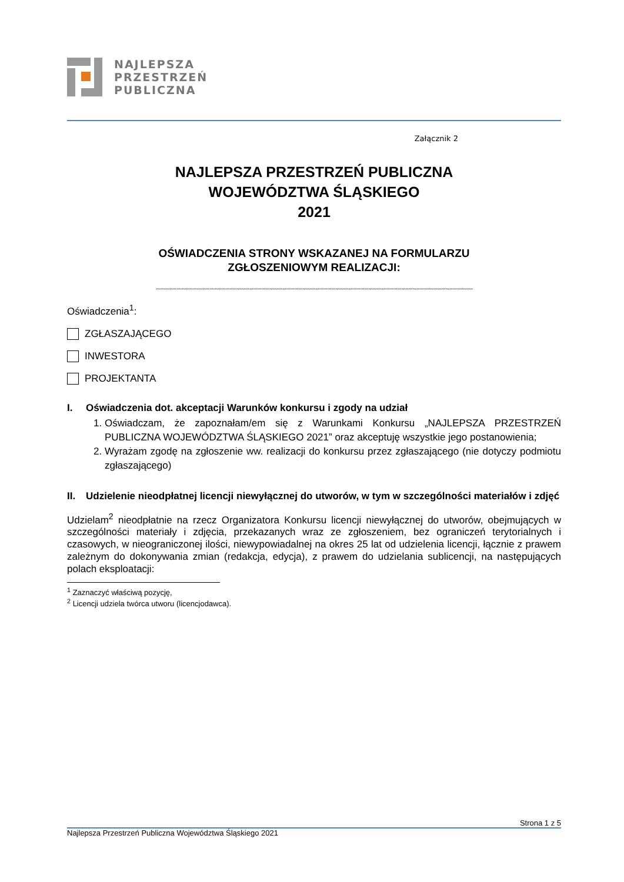NAJLEPSZA
PRZESTRZEŃ
PUBLICZNA
Załącznik 2
NAJLEPSZA PRZESTRZEŃ PUBLICZNA
WOJEWÓDZTWA ŚLĄSKIEGO
2021
OŚWIADCZENIA STRONY WSKAZANEJ NA FORMULARZU
ZGŁOSZENIOWYM REALIZACJI:
.......................................................................................................................................................................................................................................
Oświadczenia<sup>1</sup>:
ZGŁASZAJĄCEGO
INWESTORA
PROJEKTANTA
I. Oświadczenia dot. akceptacji Warunków konkursu i zgody na udział
1. Oświadczam, że zapoznałam/em się z Warunkami Konkursu „NAJLEPSZA PRZESTRZEŃ PUBLICZNA WOJEWÓDZTWA ŚLĄSKIEGO 2021” oraz akceptuję wszystkie jego postanowienia;
2. Wyrażam zgodę na zgłoszenie ww. realizacji do konkursu przez zgłaszającego (nie dotyczy podmiotu zgłaszającego)
II. Udzielenie nieodpłatnej licencji niewyłącznej do utworów, w tym w szczególności materiałów i zdjęć
Udzielam<sup>2</sup> nieodpłatnie na rzecz Organizatora Konkursu licencji niewyłącznej do utworów, obejmujących w szczególności materiały i zdjęcia, przekazanych wraz ze zgłoszeniem, bez ograniczeń terytorialnych i czasowych, w nieograniczonej ilości, niewypowiadalnej na okres 25 lat od udzielenia licencji, łącznie z prawem zależnym do dokonywania zmian (redakcja, edycja), z prawem do udzielania sublicencji, na następujących polach eksploatacji:
<sup>1</sup> Zaznaczyć właściwą pozycję,
<sup>2</sup> Licencji udziela twórca utworu (licencjodawca).
Strona 1 z 5
Najlepsza Przestrzeń Publiczna Województwa Śląskiego 2021